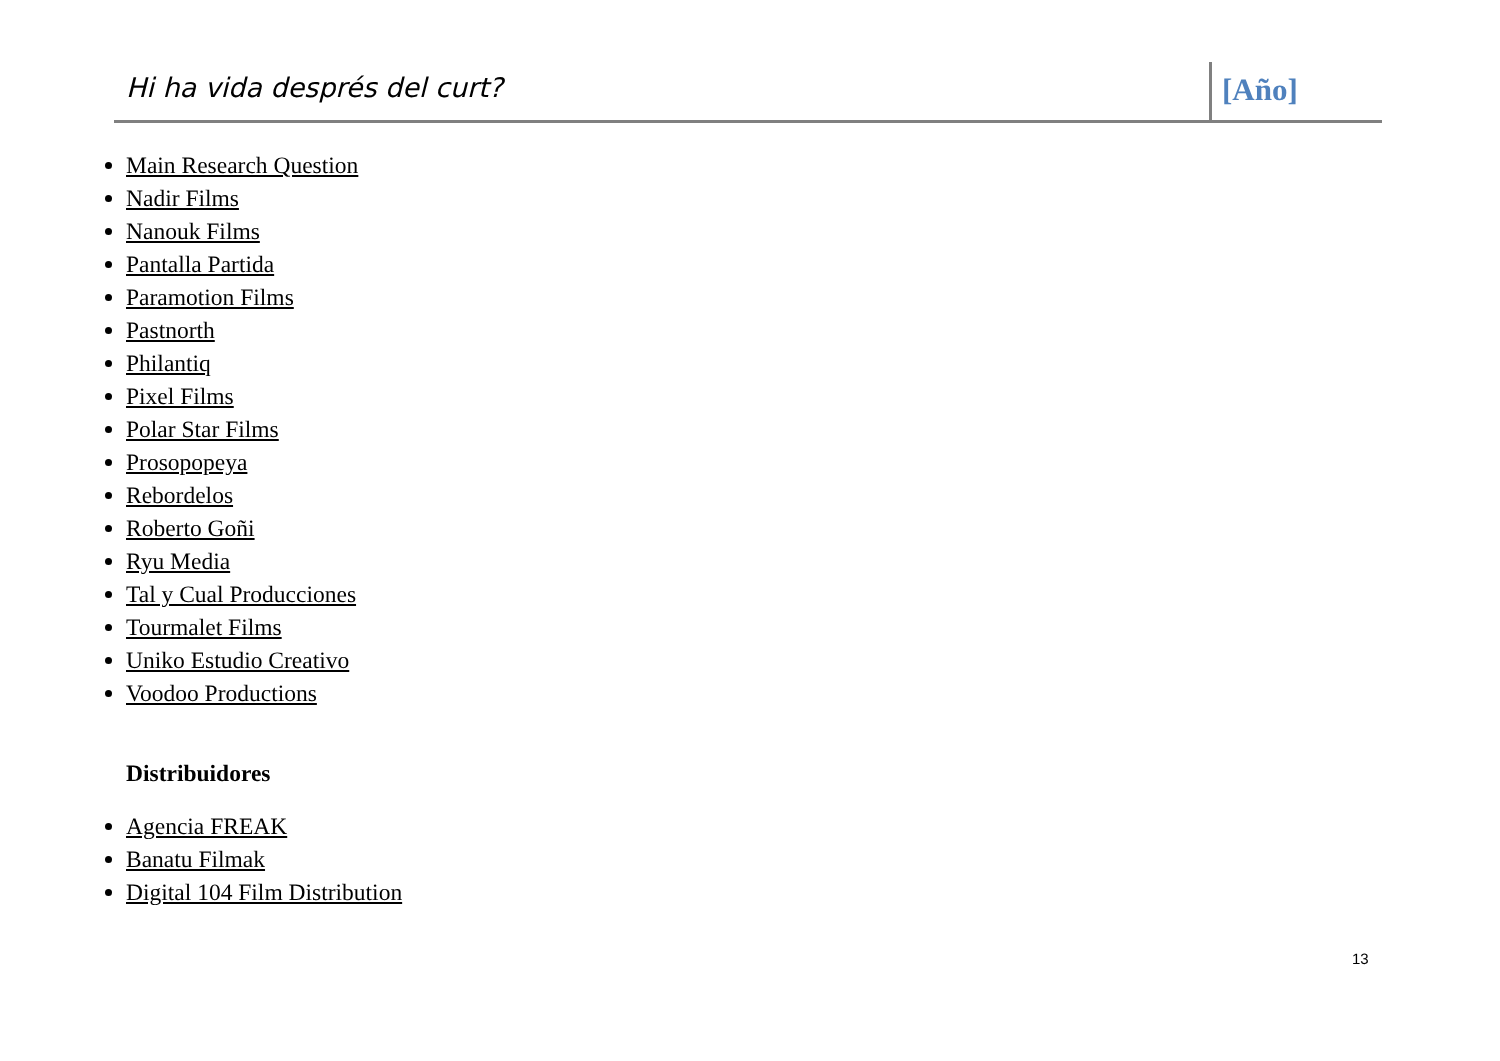Hi ha vida després del curt? [Año]
Main Research Question
Nadir Films
Nanouk Films
Pantalla Partida
Paramotion Films
Pastnorth
Philantiq
Pixel Films
Polar Star Films
Prosopopeya
Rebordelos
Roberto Goñi
Ryu Media
Tal y Cual Producciones
Tourmalet Films
Uniko Estudio Creativo
Voodoo Productions
Distribuidores
Agencia FREAK
Banatu Filmak
Digital 104 Film Distribution
13